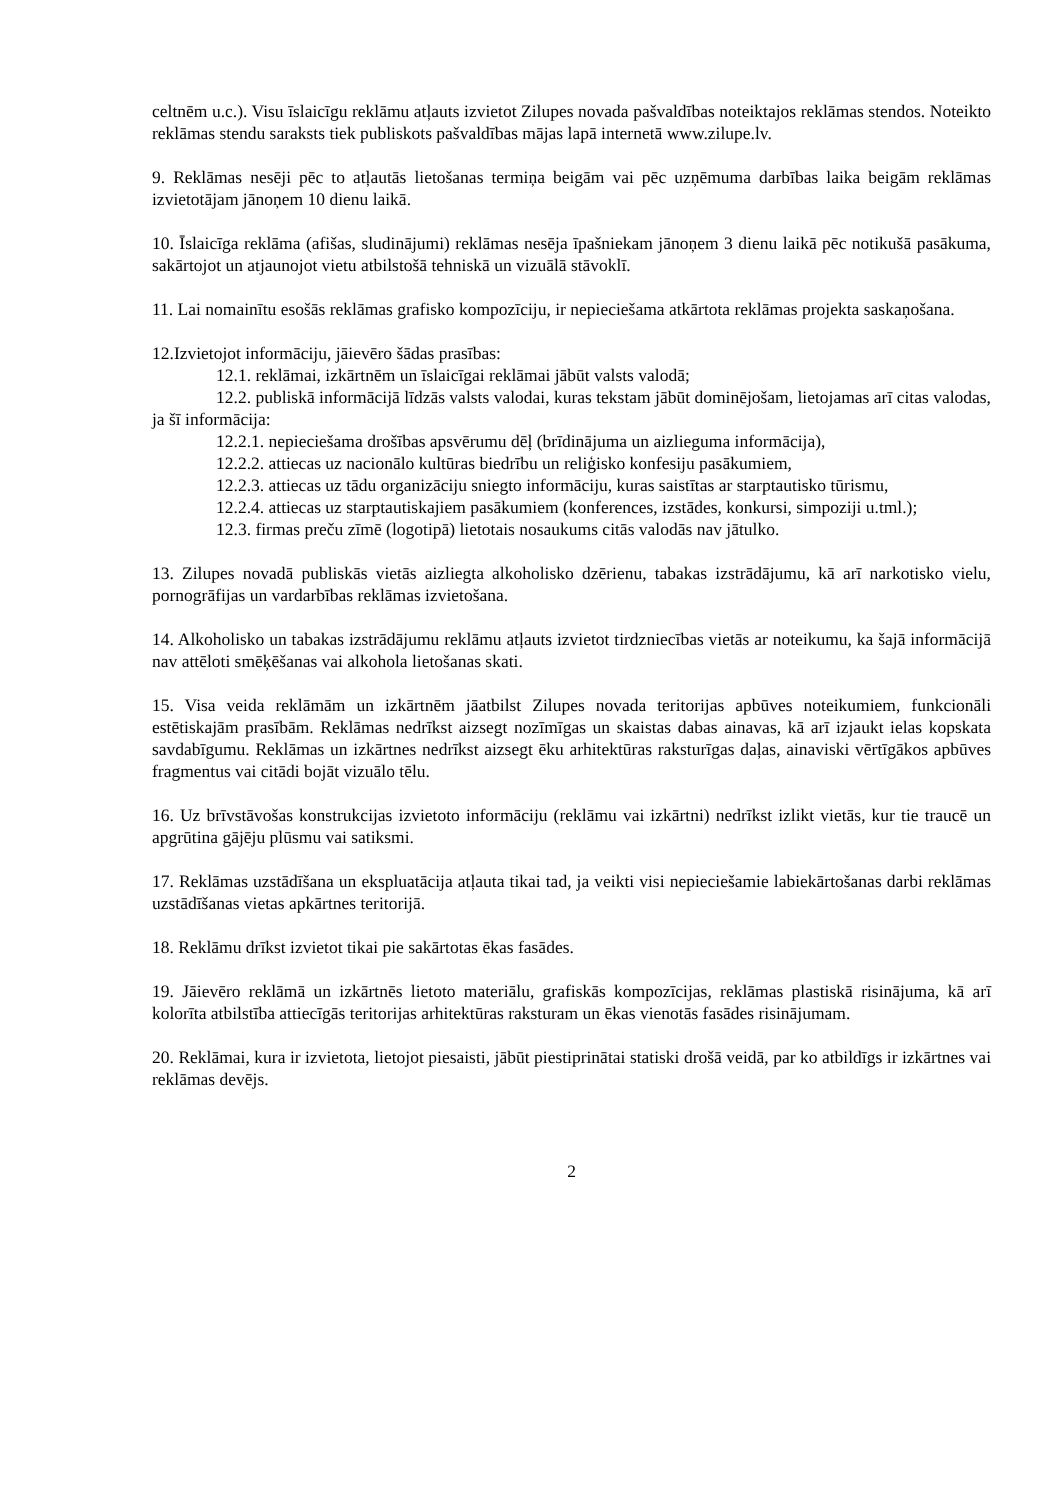celtnēm u.c.). Visu īslaicīgu reklāmu atļauts izvietot Zilupes novada pašvaldības noteiktajos reklāmas stendos. Noteikto reklāmas stendu saraksts tiek publiskots pašvaldības mājas lapā internetā www.zilupe.lv.
9. Reklāmas nesēji pēc to atļautās lietošanas termiņa beigām vai pēc uzņēmuma darbības laika beigām reklāmas izvietotājam jānoņem 10 dienu laikā.
10. Īslaicīga reklāma (afišas, sludinājumi) reklāmas nesēja īpašniekam jānoņem 3 dienu laikā pēc notikušā pasākuma, sakārtojot un atjaunojot vietu atbilstošā tehniskā un vizuālā stāvoklī.
11. Lai nomainītu esošās reklāmas grafisko kompozīciju, ir nepieciešama atkārtota reklāmas projekta saskaņošana.
12.Izvietojot informāciju, jāievēro šādas prasības:
12.1. reklāmai, izkārtnēm un īslaicīgai reklāmai jābūt valsts valodā;
12.2. publiskā informācijā līdzās valsts valodai, kuras tekstam jābūt dominējošam, lietojamas arī citas valodas, ja šī informācija:
12.2.1. nepieciešama drošības apsvērumu dēļ (brīdinājuma un aizlieguma informācija),
12.2.2. attiecas uz nacionālo kultūras biedrību un reliģisko konfesiju pasākumiem,
12.2.3. attiecas uz tādu organizāciju sniegto informāciju, kuras saistītas ar starptautisko tūrismu,
12.2.4. attiecas uz starptautiskajiem pasākumiem (konferences, izstādes, konkursi, simpoziji u.tml.);
12.3. firmas preču zīmē (logotipā) lietotais nosaukums citās valodās nav jātulko.
13. Zilupes novadā publiskās vietās aizliegta alkoholisko dzērienu, tabakas izstrādājumu, kā arī narkotisko vielu, pornogrāfijas un vardarbības reklāmas izvietošana.
14. Alkoholisko un tabakas izstrādājumu reklāmu atļauts izvietot tirdzniecības vietās ar noteikumu, ka šajā informācijā nav attēloti smēķēšanas vai alkohola lietošanas skati.
15. Visa veida reklāmām un izkārtnēm jāatbilst Zilupes novada teritorijas apbūves noteikumiem, funkcionāli estētiskajām prasībām. Reklāmas nedrīkst aizsegt nozīmīgas un skaistas dabas ainavas, kā arī izjaukt ielas kopskata savdabīgumu. Reklāmas un izkārtnes nedrīkst aizsegt ēku arhitektūras raksturīgas daļas, ainaviski vērtīgākos apbūves fragmentus vai citādi bojāt vizuālo tēlu.
16. Uz brīvstāvošas konstrukcijas izvietoto informāciju (reklāmu vai izkārtni) nedrīkst izlikt vietās, kur tie traucē un apgrūtina gājēju plūsmu vai satiksmi.
17. Reklāmas uzstādīšana un ekspluatācija atļauta tikai tad, ja veikti visi nepieciešamie labiekārtošanas darbi reklāmas uzstādīšanas vietas apkārtnes teritorijā.
18. Reklāmu drīkst izvietot tikai pie sakārtotas ēkas fasādes.
19. Jāievēro reklāmā un izkārtnēs lietoto materiālu, grafiskās kompozīcijas, reklāmas plastiskā risinājuma, kā arī kolorīta atbilstība attiecīgās teritorijas arhitektūras raksturam un ēkas vienotās fasādes risinājumam.
20. Reklāmai, kura ir izvietota, lietojot piesaisti, jābūt piestiprinātai statiski drošā veidā, par ko atbildīgs ir izkārtnes vai reklāmas devējs.
2